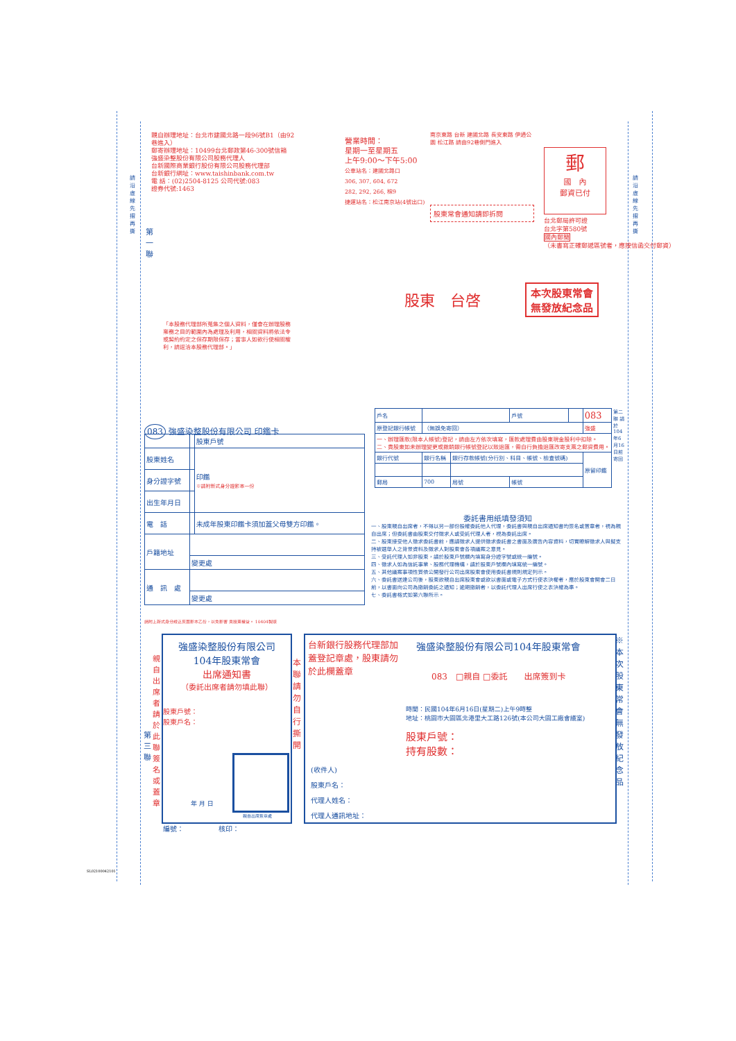親自辦理地址：台北市建國北路一段96號B1（由92巷進入）
郵寄辦理地址：10499台北郵政第46-300號信箱
強盛染整股份有限公司股務代理人
台新國際商業銀行股份有限公司股務代理部
台新銀行網址：www.taishinbank.com.tw
電 話：(02)2504-8125 公司代號:083
證券代號:1463
營業時間：
星期一至星期五
上午9:00～下午5:00
公車站名：建國北路口
306, 307, 604, 672
282, 292, 266, 棕9
捷運站名：松江南京站(4號出口)
南京東路 台新 建國北路 長安東路 伊通公園 松江路 請由92巷側門進入
股東常會通知請即拆閱
郵
國　內
郵資已付
台北郵局許可證
台北字第580號
國內郵簡
（未書寫正確郵遞區號者，應按信函交付郵資）
請沿虛線先摺再撕
第一聯
請沿虛線先摺再撕
股東　台啓
本次股東常會
無發放紀念品
「本股務代理部所蒐集之個人資料，僅會在辦理股務業務之目的範圍內為處理及利用，相關資料將依法令或契約約定之保存期限保存；當事人如欲行使相關權利，請逕洽本股務代理部。」
083 強盛染整股份有限公司 印鑑卡
| | | 股東戶號 |
| 股東姓名 | | 印鑑 ※請附新式身分證影本一份 |
| 身分證字號 | | |
| 出生年月日 | | |
| 電 話 | | 未成年股東印鑑卡須加蓋父母雙方印鑑。 |
| 戶籍地址 | | |
| | 變更處 | |
| 通 訊 處 | | |
| | 變更處 | |
請附上新式身分證正反面影本乙份，以免影響 貴股東權益。 10404製版
| 戶名 | | | | 戶號 | | 083 |
| 原登記銀行帳號 | （無誤免寄回） | | | | | 強盛 |
| 一、辦理匯款(限本人帳號)登記，請由左方依次填寫，匯款處理費由股東現金股利中扣除。 二、貴股東如未辦理變更或撤銷銀行帳號登記以致退匯，需自行負擔退匯改寄支票之郵資費用。 | | | | | | |
| 銀行代號 | 銀行名稱 | 銀行存款帳號(分行別、科目、帳號、檢查號碼) | | | | 原留印鑑 |
| 郵局 | 700 | 局號 | 帳號 | | | |
第二聯 請於104年6月16日前寄回
委託書用紙填發須知
一、股東親自出席者，不得以另一部份股權委託他人代理，委託書與親自出席通知書均簽名或蓋章者，視為親自出席；但委託書由股東交付徵求人或受託代理人者，視為委託出席。
二、股東接受他人徵求委託書前，應請徵求人提供徵求委託書之書面及廣告內容資料，切實瞭解徵求人與擬支持被選舉人之背景資料及徵求人對股東會各項議案之意見。
三、受託代理人如非股東，請於股東戶號欄內填寫身分證字號或統一編號。
四、徵求人如為信託事業、股務代理機構，請於股東戶號欄內填寫統一編號。
五、其他議案事項性質依公開發行公司出席股東會使用委託書規則規定列示。
六、委託書送達公司後，股東欲親自出席股東會或欲以書面或電子方式行使表決權者，應於股東會開會二日前，以書面向公司為撤銷委託之通知；逾期撤銷者，以委託代理人出席行使之表決權為準。
七、委託書格式如第六聯所示。
強盛染整股份有限公司
104年股東常會
出席通知書
（委託出席者請勿填此聯）
股東戶號：
股東戶名：
年 月 日
親自出席簽章處
親自出席者請於此聯簽名或蓋章
第三聯
編號：　　　　　核印：
本聯請勿自行撕開
台新銀行股務代理部加蓋登記章處，股東請勿於此欄蓋章
強盛染整股份有限公司104年股東常會
083　□親自 □委託　　出席簽到卡
時間：民國104年6月16日(星期二)上午9時整
地址：桃園市大園區北港里大工路126號(本公司大園工廠會議室)
股東戶號：
持有股數：
(收件人)
股東戶名：
代理人姓名：
代理人通訊地址：
※本次股東常會無發放紀念品
SL02100042101